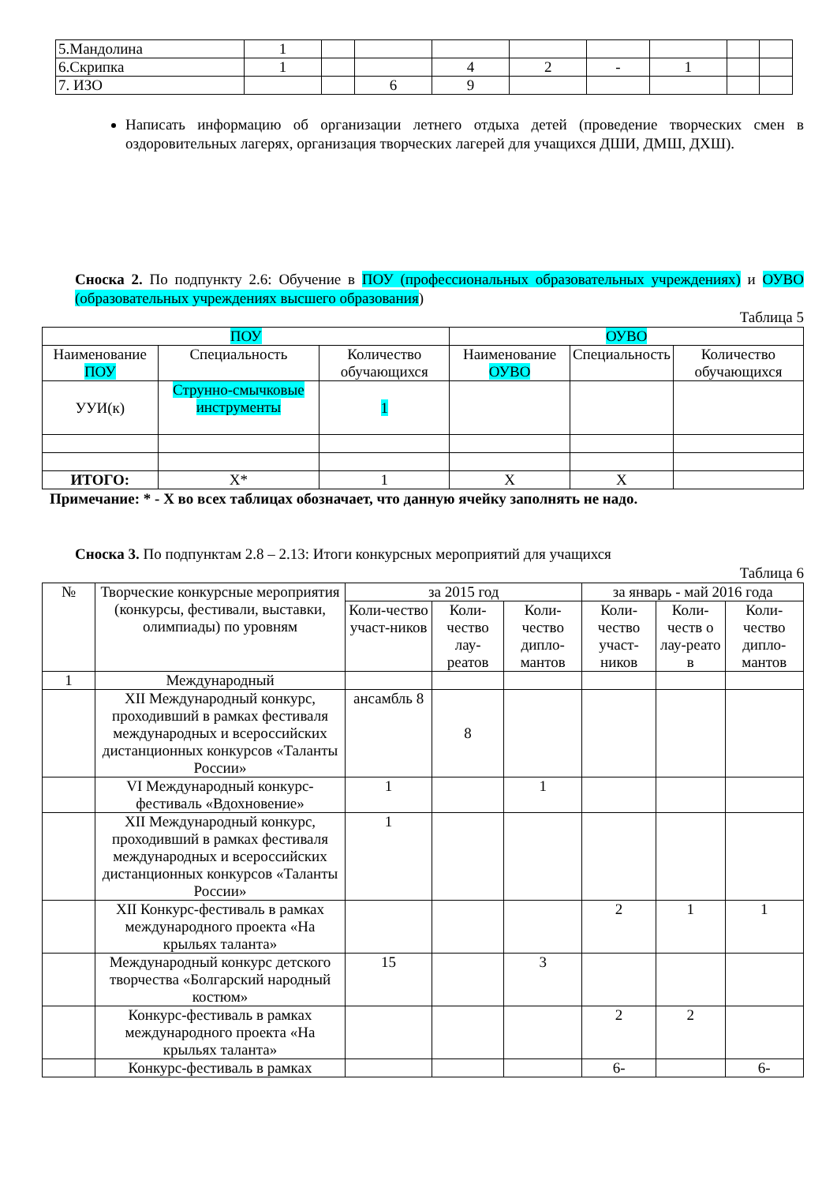| 5.Мандолина | 1 | | | | | | | | |
| 6.Скрипка | 1 | | | 4 | 2 | - | 1 | | |
| 7. ИЗО | | | 6 | 9 | | | | | |
Написать информацию об организации летнего отдыха детей (проведение творческих смен в оздоровительных лагерях, организация творческих лагерей для учащихся ДШИ, ДМШ, ДХШ).
Сноска 2. По подпункту 2.6: Обучение в ПОУ (профессиональных образовательных учреждениях) и ОУВО (образовательных учреждениях высшего образования)
Таблица 5
| ПОУ | | | ОУВО | | |
| Наименование ПОУ | Специальность | Количество обучающихся | Наименование ОУВО | Специальность | Количество обучающихся |
| УУИ(к) | Струнно-смычковые инструменты | 1 | | | |
| ИТОГО: | Х* | 1 | Х | Х | |
Примечание: * - Х во всех таблицах обозначает, что данную ячейку заполнять не надо.
Сноска 3. По подпунктам 2.8 – 2.13: Итоги конкурсных мероприятий для учащихся
Таблица 6
| № | Творческие конкурсные мероприятия (конкурсы, фестивали, выставки, олимпиады) по уровням | за 2015 год | | | за январь - май 2016 года | | |
| | | Коли-чество участ-ников | Коли-чество лау-реатов | Коли-чество дипло-мантов | Коли-чество участ-ников | Коли-честв о лау-реато в | Коли-чество дипло-мантов |
| 1 | Международный | | | | | | |
| | XII Международный конкурс, проходивший в рамках фестиваля международных и всероссийских дистанционных конкурсов «Таланты России» | ансамбль 8 | 8 | | | | |
| | VI Международный конкурс-фестиваль «Вдохновение» | 1 | | 1 | | | |
| | XII Международный конкурс, проходивший в рамках фестиваля международных и всероссийских дистанционных конкурсов «Таланты России» | 1 | | | | | |
| | XII Конкурс-фестиваль в рамках международного проекта «На крыльях таланта» | | | | 2 | 1 | 1 |
| | Международный конкурс детского творчества «Болгарский народный костюм» | 15 | | 3 | | | |
| | Конкурс-фестиваль в рамках международного проекта «На крыльях таланта» | | | | 2 | 2 | |
| | Конкурс-фестиваль в рамках | | | | 6- | | 6- |